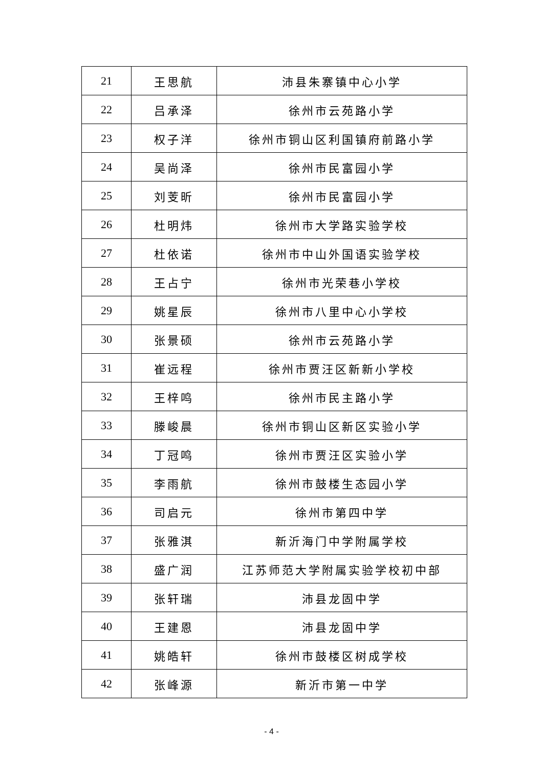| 21 | 王思航 | 沛县朱寨镇中心小学 |
| 22 | 吕承泽 | 徐州市云苑路小学 |
| 23 | 权子洋 | 徐州市铜山区利国镇府前路小学 |
| 24 | 吴尚泽 | 徐州市民富园小学 |
| 25 | 刘芰昕 | 徐州市民富园小学 |
| 26 | 杜明炜 | 徐州市大学路实验学校 |
| 27 | 杜依诺 | 徐州市中山外国语实验学校 |
| 28 | 王占宁 | 徐州市光荣巷小学校 |
| 29 | 姚星辰 | 徐州市八里中心小学校 |
| 30 | 张景硕 | 徐州市云苑路小学 |
| 31 | 崔远程 | 徐州市贾汪区新新小学校 |
| 32 | 王梓鸣 | 徐州市民主路小学 |
| 33 | 滕峻晨 | 徐州市铜山区新区实验小学 |
| 34 | 丁冠鸣 | 徐州市贾汪区实验小学 |
| 35 | 李雨航 | 徐州市鼓楼生态园小学 |
| 36 | 司启元 | 徐州市第四中学 |
| 37 | 张雅淇 | 新沂海门中学附属学校 |
| 38 | 盛广润 | 江苏师范大学附属实验学校初中部 |
| 39 | 张轩瑞 | 沛县龙固中学 |
| 40 | 王建恩 | 沛县龙固中学 |
| 41 | 姚皓轩 | 徐州市鼓楼区树成学校 |
| 42 | 张峰源 | 新沂市第一中学 |
- 4 -